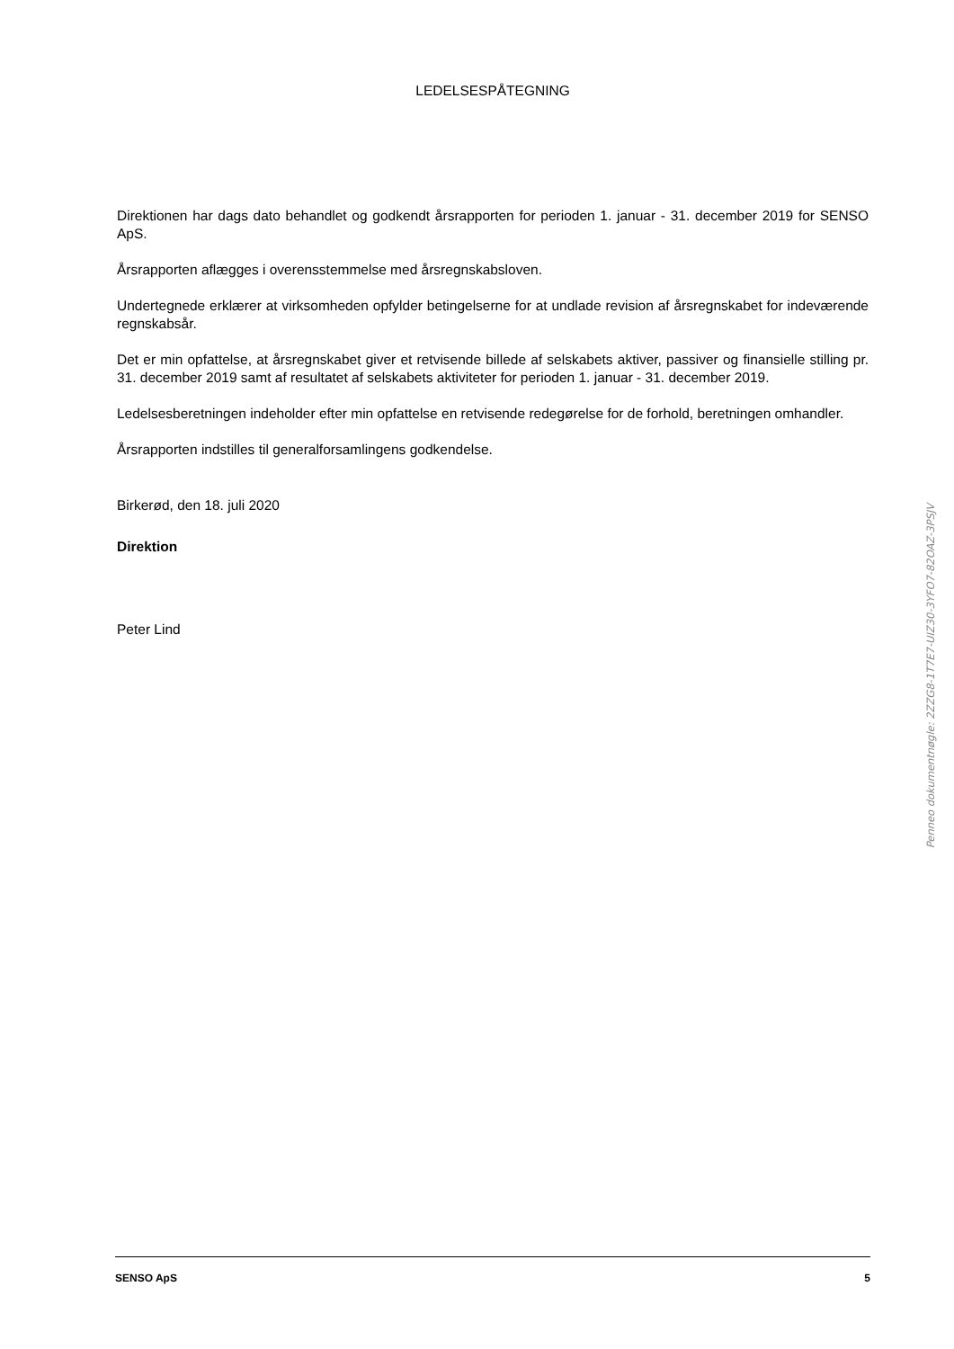LEDELSESPÅTEGNING
Direktionen har dags dato behandlet og godkendt årsrapporten for perioden 1. januar - 31. december 2019 for SENSO ApS.
Årsrapporten aflægges i overensstemmelse med årsregnskabsloven.
Undertegnede erklærer at virksomheden opfylder betingelserne for at undlade revision af årsregnskabet for indeværende regnskabsår.
Det er min opfattelse, at årsregnskabet giver et retvisende billede af selskabets aktiver, passiver og finansielle stilling pr. 31. december 2019 samt af resultatet af selskabets aktiviteter for perioden 1. januar - 31. december 2019.
Ledelsesberetningen indeholder efter min opfattelse en retvisende redegørelse for de forhold, beretningen omhandler.
Årsrapporten indstilles til generalforsamlingens godkendelse.
Birkerød, den 18. juli 2020
Direktion
Peter Lind
Penneo dokumentnøgle: 2ZZG8-1T7E7-UIZ30-3YFO7-82OAZ-3PSJV
SENSO ApS 5